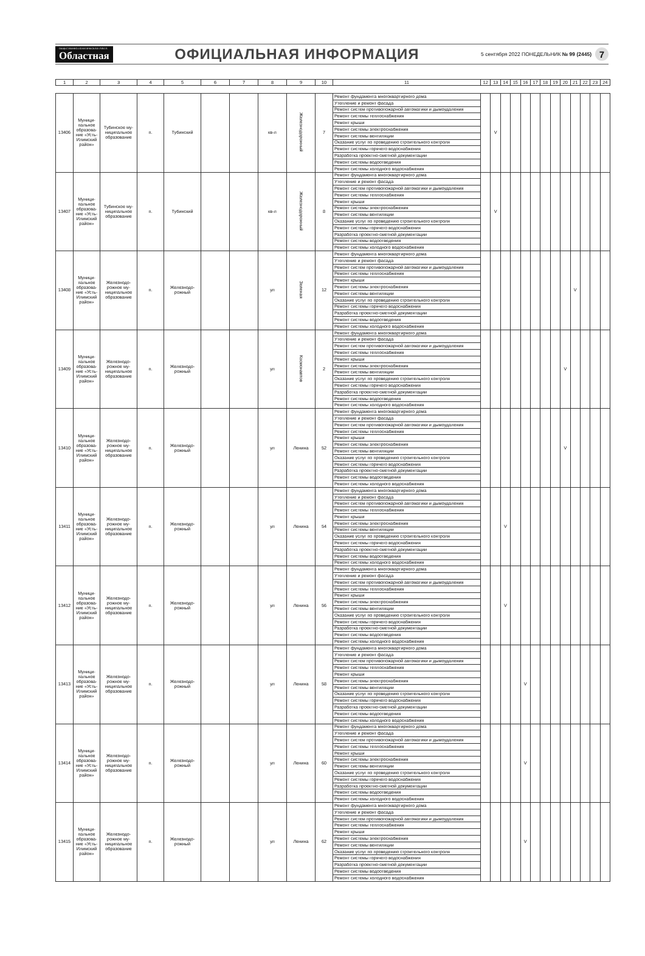ОБЩЕСТВЕННО-ПОЛИТИЧЕСКАЯ ГАЗЕТА
Областная
ОФИЦИАЛЬНАЯ ИНФОРМАЦИЯ
5 сентября 2022 ПОНЕДЕЛЬНИК № 99 (2445) 7
| 1 | 2 | 3 | 4 | 5 | 6 | 7 | 8 | 9 | 10 | 11 | 12 | 13 | 14 | 15 | 16 | 17 | 18 | 19 | 20 | 21 | 22 | 23 | 24 |
| --- | --- | --- | --- | --- | --- | --- | --- | --- | --- | --- | --- | --- | --- | --- | --- | --- | --- | --- | --- | --- | --- | --- | --- |
| 13406 | Муници-пальное образова-ние «Усть-Илимский район» | Тубинское му-ниципальное образование | п. | Тубинский | | | кв-л | Железнодорожный | 7 | Ремонт фундамента многоквартирного дома | | V | | | | | | | | | | | |
| | | | | | | | | | | Утепление и ремонт фасада | | | | | | | | | | | | | |
| | | | | | | | | | | Ремонт систем противопожарной автоматики и дымоудаления | | | | | | | | | | | | | |
| | | | | | | | | | | Ремонт системы теплоснабжения | | | | | | | | | | | | | |
| | | | | | | | | | | Ремонт крыши | | | | | | | | | | | | | |
| | | | | | | | | | | Ремонт системы электроснабжения | | | | | | | | | | | | | |
| | | | | | | | | | | Ремонт системы вентиляции | | | | | | | | | | | | | |
| | | | | | | | | | | Оказание услуг по проведению строительного контроля | | | | | | | | | | | | | |
| | | | | | | | | | | Ремонт системы горячего водоснабжения | | | | | | | | | | | | | |
| | | | | | | | | | | Разработка проектно-сметной документации | | | | | | | | | | | | | |
| | | | | | | | | | | Ремонт системы водоотведения | | | | | | | | | | | | | |
| | | | | | | | | | | Ремонт системы холодного водоснабжения | | | | | | | | | | | | | |
| 13407 | Муници-пальное образова-ние «Усть-Илимский район» | Тубинское му-ниципальное образование | п. | Тубинский | | | кв-л | Железнодорожный | 8 | Ремонт фундамента многоквартирного дома | | V | | | | | | | | | | | |
| | | | | | | | | | | Утепление и ремонт фасада | | | | | | | | | | | | | |
| | | | | | | | | | | Ремонт систем противопожарной автоматики и дымоудаления | | | | | | | | | | | | | |
| | | | | | | | | | | Ремонт системы теплоснабжения | | | | | | | | | | | | | |
| | | | | | | | | | | Ремонт крыши | | | | | | | | | | | | | |
| | | | | | | | | | | Ремонт системы электроснабжения | | | | | | | | | | | | | |
| | | | | | | | | | | Ремонт системы вентиляции | | | | | | | | | | | | | |
| | | | | | | | | | | Оказание услуг по проведению строительного контроля | | | | | | | | | | | | | |
| | | | | | | | | | | Ремонт системы горячего водоснабжения | | | | | | | | | | | | | |
| | | | | | | | | | | Разработка проектно-сметной документации | | | | | | | | | | | | | |
| | | | | | | | | | | Ремонт системы водоотведения | | | | | | | | | | | | | |
| | | | | | | | | | | Ремонт системы холодного водоснабжения | | | | | | | | | | | | | |
| 13408 | Муници-пальное образова-ние «Усть-Илимский район» | Железнодо-рожное му-ниципальное образование | п. | Железнодо-рожный | | | ул | Зеленая | 12 | Ремонт фундамента многоквартирного дома | | | | | | | | | | V | | | |
| | | | | | | | | | | Утепление и ремонт фасада | | | | | | | | | | | | | |
| | | | | | | | | | | Ремонт систем противопожарной автоматики и дымоудаления | | | | | | | | | | | | | |
| | | | | | | | | | | Ремонт системы теплоснабжения | | | | | | | | | | | | | |
| | | | | | | | | | | Ремонт крыши | | | | | | | | | | | | | |
| | | | | | | | | | | Ремонт системы электроснабжения | | | | | | | | | | | | | |
| | | | | | | | | | | Ремонт системы вентиляции | | | | | | | | | | | | | |
| | | | | | | | | | | Оказание услуг по проведению строительного контроля | | | | | | | | | | | | | |
| | | | | | | | | | | Ремонт системы горячего водоснабжения | | | | | | | | | | | | | |
| | | | | | | | | | | Разработка проектно-сметной документации | | | | | | | | | | | | | |
| | | | | | | | | | | Ремонт системы водоотведения | | | | | | | | | | | | | |
| | | | | | | | | | | Ремонт системы холодного водоснабжения | | | | | | | | | | | | | |
| 13409 | Муници-пальное образова-ние «Усть-Илимский район» | Железнодо-рожное му-ниципальное образование | п. | Железнодо-рожный | | | ул | Космонавтов | 2 | Ремонт фундамента многоквартирного дома | | | | | | | | | V | | | | |
| | | | | | | | | | | Утепление и ремонт фасада | | | | | | | | | | | | | |
| | | | | | | | | | | Ремонт систем противопожарной автоматики и дымоудаления | | | | | | | | | | | | | |
| | | | | | | | | | | Ремонт системы теплоснабжения | | | | | | | | | | | | | |
| | | | | | | | | | | Ремонт крыши | | | | | | | | | | | | | |
| | | | | | | | | | | Ремонт системы электроснабжения | | | | | | | | | | | | | |
| | | | | | | | | | | Ремонт системы вентиляции | | | | | | | | | | | | | |
| | | | | | | | | | | Оказание услуг по проведению строительного контроля | | | | | | | | | | | | | |
| | | | | | | | | | | Ремонт системы горячего водоснабжения | | | | | | | | | | | | | |
| | | | | | | | | | | Разработка проектно-сметной документации | | | | | | | | | | | | | |
| | | | | | | | | | | Ремонт системы водоотведения | | | | | | | | | | | | | |
| | | | | | | | | | | Ремонт системы холодного водоснабжения | | | | | | | | | | | | | |
| 13410 | Муници-пальное образова-ние «Усть-Илимский район» | Железнодо-рожное му-ниципальное образование | п. | Железнодо-рожный | | | ул | Ленина | 52 | Ремонт фундамента многоквартирного дома | | | | | | | | | V | | | | |
| | | | | | | | | | | Утепление и ремонт фасада | | | | | | | | | | | | | |
| | | | | | | | | | | Ремонт систем противопожарной автоматики и дымоудаления | | | | | | | | | | | | | |
| | | | | | | | | | | Ремонт системы теплоснабжения | | | | | | | | | | | | | |
| | | | | | | | | | | Ремонт крыши | | | | | | | | | | | | | |
| | | | | | | | | | | Ремонт системы электроснабжения | | | | | | | | | | | | | |
| | | | | | | | | | | Ремонт системы вентиляции | | | | | | | | | | | | | |
| | | | | | | | | | | Оказание услуг по проведению строительного контроля | | | | | | | | | | | | | |
| | | | | | | | | | | Ремонт системы горячего водоснабжения | | | | | | | | | | | | | |
| | | | | | | | | | | Разработка проектно-сметной документации | | | | | | | | | | | | | |
| | | | | | | | | | | Ремонт системы водоотведения | | | | | | | | | | | | | |
| | | | | | | | | | | Ремонт системы холодного водоснабжения | | | | | | | | | | | | | |
| 13411 | Муници-пальное образова-ние «Усть-Илимский район» | Железнодо-рожное му-ниципальное образование | п. | Железнодо-рожный | | | ул | Ленина | 54 | Ремонт фундамента многоквартирного дома | | | V | | | | | | | | | | |
| | | | | | | | | | | Утепление и ремонт фасада | | | | | | | | | | | | | |
| | | | | | | | | | | Ремонт систем противопожарной автоматики и дымоудаления | | | | | | | | | | | | | |
| | | | | | | | | | | Ремонт системы теплоснабжения | | | | | | | | | | | | | |
| | | | | | | | | | | Ремонт крыши | | | | | | | | | | | | | |
| | | | | | | | | | | Ремонт системы электроснабжения | | | | | | | | | | | | | |
| | | | | | | | | | | Ремонт системы вентиляции | | | | | | | | | | | | | |
| | | | | | | | | | | Оказание услуг по проведению строительного контроля | | | | | | | | | | | | | |
| | | | | | | | | | | Ремонт системы горячего водоснабжения | | | | | | | | | | | | | |
| | | | | | | | | | | Разработка проектно-сметной документации | | | | | | | | | | | | | |
| | | | | | | | | | | Ремонт системы водоотведения | | | | | | | | | | | | | |
| | | | | | | | | | | Ремонт системы холодного водоснабжения | | | | | | | | | | | | | |
| 13412 | Муници-пальное образова-ние «Усть-Илимский район» | Железнодо-рожное му-ниципальное образование | п. | Железнодо-рожный | | | ул | Ленина | 56 | Ремонт фундамента многоквартирного дома | | | V | | | | | | | | | | |
| | | | | | | | | | | Утепление и ремонт фасада | | | | | | | | | | | | | |
| | | | | | | | | | | Ремонт систем противопожарной автоматики и дымоудаления | | | | | | | | | | | | | |
| | | | | | | | | | | Ремонт системы теплоснабжения | | | | | | | | | | | | | |
| | | | | | | | | | | Ремонт крыши | | | | | | | | | | | | | |
| | | | | | | | | | | Ремонт системы электроснабжения | | | | | | | | | | | | | |
| | | | | | | | | | | Ремонт системы вентиляции | | | | | | | | | | | | | |
| | | | | | | | | | | Оказание услуг по проведению строительного контроля | | | | | | | | | | | | | |
| | | | | | | | | | | Ремонт системы горячего водоснабжения | | | | | | | | | | | | | |
| | | | | | | | | | | Разработка проектно-сметной документации | | | | | | | | | | | | | |
| | | | | | | | | | | Ремонт системы водоотведения | | | | | | | | | | | | | |
| | | | | | | | | | | Ремонт системы холодного водоснабжения | | | | | | | | | | | | | |
| 13413 | Муници-пальное образова-ние «Усть-Илимский район» | Железнодо-рожное му-ниципальное образование | п. | Железнодо-рожный | | | ул | Ленина | 58 | Ремонт фундамента многоквартирного дома | | | | | V | | | | | | | | |
| | | | | | | | | | | Утепление и ремонт фасада | | | | | | | | | | | | | |
| | | | | | | | | | | Ремонт систем противопожарной автоматики и дымоудаления | | | | | | | | | | | | | |
| | | | | | | | | | | Ремонт системы теплоснабжения | | | | | | | | | | | | | |
| | | | | | | | | | | Ремонт крыши | | | | | | | | | | | | | |
| | | | | | | | | | | Ремонт системы электроснабжения | | | | | | | | | | | | | |
| | | | | | | | | | | Ремонт системы вентиляции | | | | | | | | | | | | | |
| | | | | | | | | | | Оказание услуг по проведению строительного контроля | | | | | | | | | | | | | |
| | | | | | | | | | | Ремонт системы горячего водоснабжения | | | | | | | | | | | | | |
| | | | | | | | | | | Разработка проектно-сметной документации | | | | | | | | | | | | | |
| | | | | | | | | | | Ремонт системы водоотведения | | | | | | | | | | | | | |
| | | | | | | | | | | Ремонт системы холодного водоснабжения | | | | | | | | | | | | | |
| 13414 | Муници-пальное образова-ние «Усть-Илимский район» | Железнодо-рожное му-ниципальное образование | п. | Железнодо-рожный | | | ул | Ленина | 60 | Ремонт фундамента многоквартирного дома | | | | | V | | | | | | | | |
| | | | | | | | | | | Утепление и ремонт фасада | | | | | | | | | | | | | |
| | | | | | | | | | | Ремонт систем противопожарной автоматики и дымоудаления | | | | | | | | | | | | | |
| | | | | | | | | | | Ремонт системы теплоснабжения | | | | | | | | | | | | | |
| | | | | | | | | | | Ремонт крыши | | | | | | | | | | | | | |
| | | | | | | | | | | Ремонт системы электроснабжения | | | | | | | | | | | | | |
| | | | | | | | | | | Ремонт системы вентиляции | | | | | | | | | | | | | |
| | | | | | | | | | | Оказание услуг по проведению строительного контроля | | | | | | | | | | | | | |
| | | | | | | | | | | Ремонт системы горячего водоснабжения | | | | | | | | | | | | | |
| | | | | | | | | | | Разработка проектно-сметной документации | | | | | | | | | | | | | |
| | | | | | | | | | | Ремонт системы водоотведения | | | | | | | | | | | | | |
| | | | | | | | | | | Ремонт системы холодного водоснабжения | | | | | | | | | | | | | |
| 13415 | Муници-пальное образова-ние «Усть-Илимский район» | Железнодо-рожное му-ниципальное образование | п. | Железнодо-рожный | | | ул | Ленина | 62 | Ремонт фундамента многоквартирного дома | | | | | V | | | | | | | | |
| | | | | | | | | | | Утепление и ремонт фасада | | | | | | | | | | | | | |
| | | | | | | | | | | Ремонт систем противопожарной автоматики и дымоудаления | | | | | | | | | | | | | |
| | | | | | | | | | | Ремонт системы теплоснабжения | | | | | | | | | | | | | |
| | | | | | | | | | | Ремонт крыши | | | | | | | | | | | | | |
| | | | | | | | | | | Ремонт системы электроснабжения | | | | | | | | | | | | | |
| | | | | | | | | | | Ремонт системы вентиляции | | | | | | | | | | | | | |
| | | | | | | | | | | Оказание услуг по проведению строительного контроля | | | | | | | | | | | | | |
| | | | | | | | | | | Ремонт системы горячего водоснабжения | | | | | | | | | | | | | |
| | | | | | | | | | | Разработка проектно-сметной документации | | | | | | | | | | | | | |
| | | | | | | | | | | Ремонт системы водоотведения | | | | | | | | | | | | | |
| | | | | | | | | | | Ремонт системы холодного водоснабжения | | | | | | | | | | | | | |